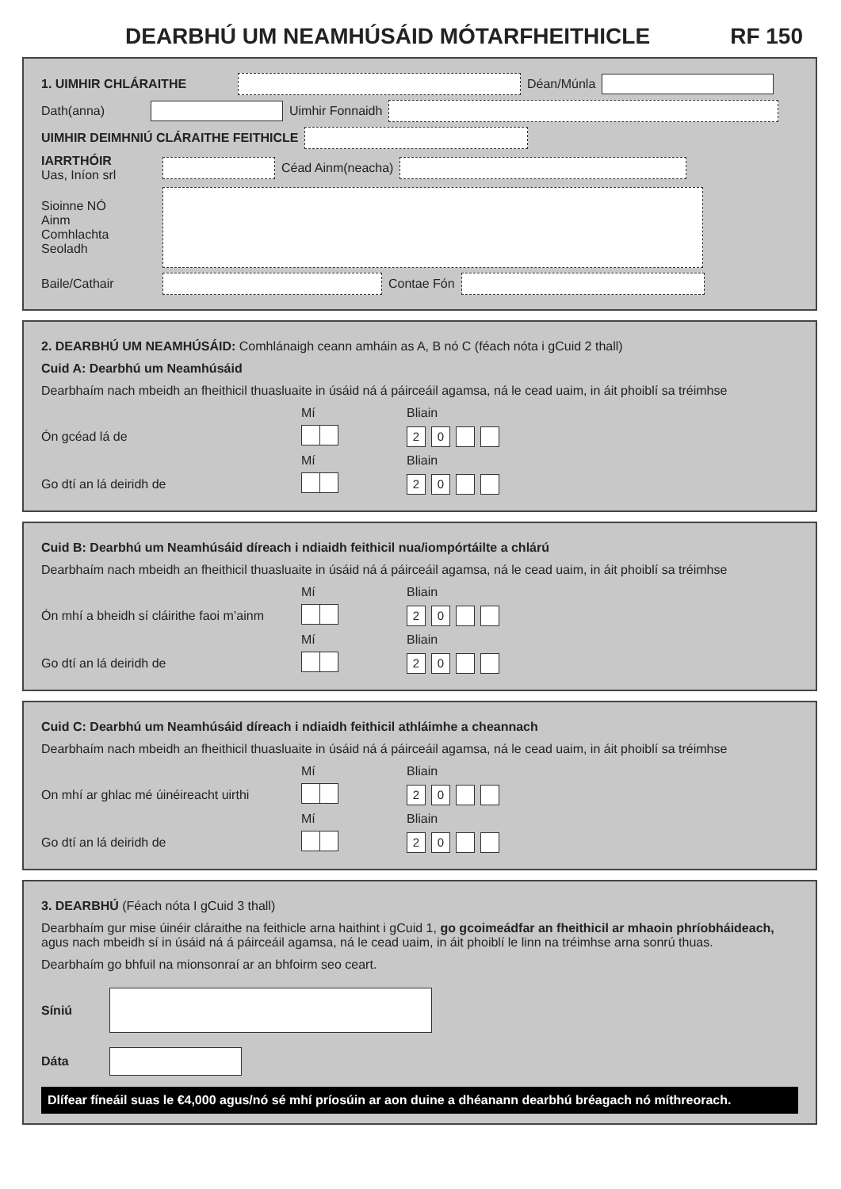DEARBHÚ UM NEAMHÚSÁID MÓTARFHEITHICLE RF 150
1. UIMHIR CHLÁRAITHE Déan/Múnla
Dath(anna) Uimhir Fonnaidh
UIMHIR DEIMHNIÚ CLÁRAITHE FEITHICLE
IARRTHÓIR
Uas, Iníon srl Céad Ainm(neacha)
Sioinne NÓ
Ainm
Comhlachta
Seoladh
Baile/Cathair Contae Fón
2. DEARBHÚ UM NEAMHÚSÁID: Comhlánaigh ceann amháin as A, B nó C (féach nóta i gCuid 2 thall)
Cuid A: Dearbhú um Neamhúsáid
Dearbhaím nach mbeidh an fheithicil thuasluaite in úsáid ná á páirceáil agamsa, ná le cead uaim, in áit phoiblí sa tréimhse
Mí Bliain
Ón gcéad lá de 20
Mí Bliain
Go dtí an lá deiridh de 20
Cuid B: Dearbhú um Neamhúsáid díreach i ndiaidh feithicil nua/iompórtáilte a chlárú
Dearbhaím nach mbeidh an fheithicil thuasluaite in úsáid ná á páirceáil agamsa, ná le cead uaim, in áit phoiblí sa tréimhse
Mí Bliain
Ón mhí a bheidh sí cláirithe faoi m’ainm 20
Mí Bliain
Go dtí an lá deiridh de 20
Cuid C: Dearbhú um Neamhúsáid díreach i ndiaidh feithicil athláimhe a cheannach
Dearbhaím nach mbeidh an fheithicil thuasluaite in úsáid ná á páirceáil agamsa, ná le cead uaim, in áit phoiblí sa tréimhse
Mí Bliain
On mhí ar ghlac mé úinéireacht uirthi 20
Mí Bliain
Go dtí an lá deiridh de 20
3. DEARBHÚ (Féach nóta I gCuid 3 thall)
Dearbhaím gur mise úinéir cláraithe na feithicle arna haithint i gCuid 1, go gcoimeádfar an fheithicil ar mhaoin phríobháideach, agus nach mbeidh sí in úsáid ná á páirceáil agamsa, ná le cead uaim, in áit phoiblí le linn na tréimhse arna sonrú thuas.
Dearbhaím go bhfuil na mionsonraí ar an bhfoirm seo ceart.
Síniú
Dáta
Dlífear fíneáil suas le €4,000 agus/nó sé mhí príosúin ar aon duine a dhéanann dearbhú bréagach nó míthreorach.